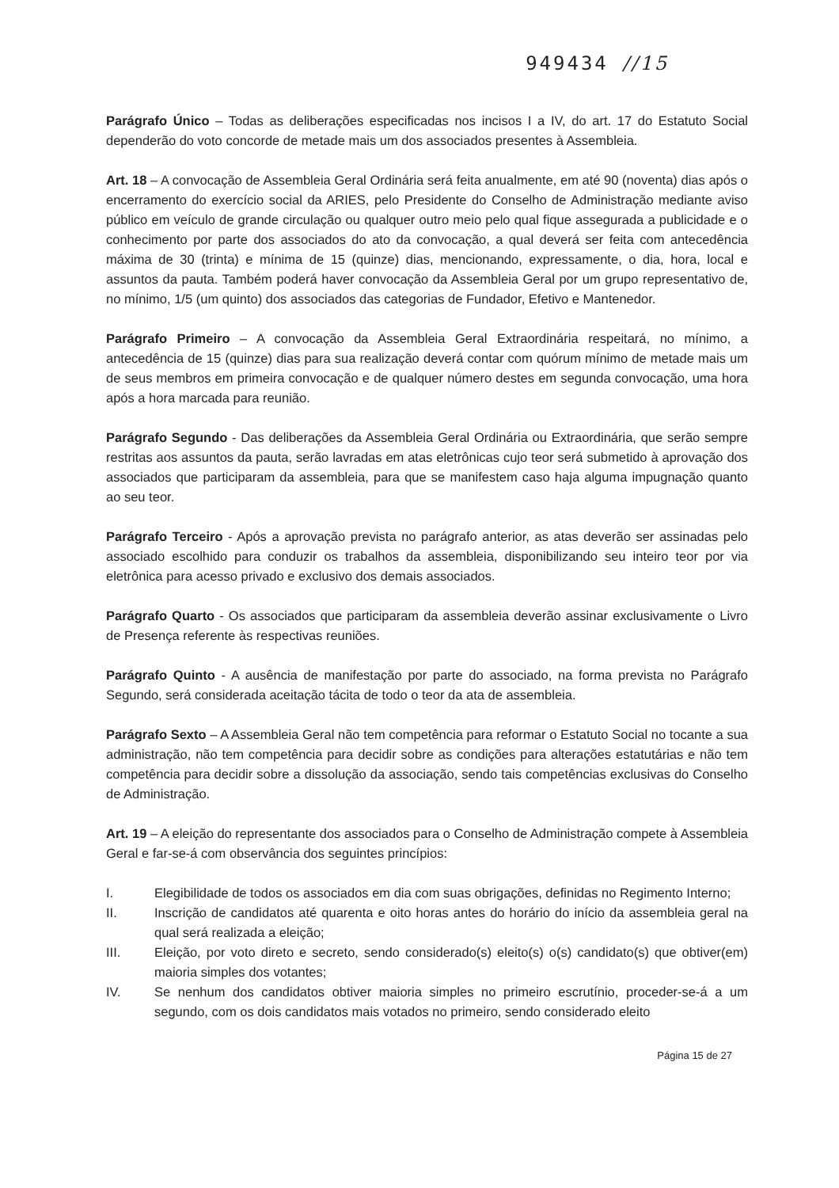949434 //15
Parágrafo Único – Todas as deliberações especificadas nos incisos I a IV, do art. 17 do Estatuto Social dependerão do voto concorde de metade mais um dos associados presentes à Assembleia.
Art. 18 – A convocação de Assembleia Geral Ordinária será feita anualmente, em até 90 (noventa) dias após o encerramento do exercício social da ARIES, pelo Presidente do Conselho de Administração mediante aviso público em veículo de grande circulação ou qualquer outro meio pelo qual fique assegurada a publicidade e o conhecimento por parte dos associados do ato da convocação, a qual deverá ser feita com antecedência máxima de 30 (trinta) e mínima de 15 (quinze) dias, mencionando, expressamente, o dia, hora, local e assuntos da pauta. Também poderá haver convocação da Assembleia Geral por um grupo representativo de, no mínimo, 1/5 (um quinto) dos associados das categorias de Fundador, Efetivo e Mantenedor.
Parágrafo Primeiro – A convocação da Assembleia Geral Extraordinária respeitará, no mínimo, a antecedência de 15 (quinze) dias para sua realização deverá contar com quórum mínimo de metade mais um de seus membros em primeira convocação e de qualquer número destes em segunda convocação, uma hora após a hora marcada para reunião.
Parágrafo Segundo - Das deliberações da Assembleia Geral Ordinária ou Extraordinária, que serão sempre restritas aos assuntos da pauta, serão lavradas em atas eletrônicas cujo teor será submetido à aprovação dos associados que participaram da assembleia, para que se manifestem caso haja alguma impugnação quanto ao seu teor.
Parágrafo Terceiro - Após a aprovação prevista no parágrafo anterior, as atas deverão ser assinadas pelo associado escolhido para conduzir os trabalhos da assembleia, disponibilizando seu inteiro teor por via eletrônica para acesso privado e exclusivo dos demais associados.
Parágrafo Quarto - Os associados que participaram da assembleia deverão assinar exclusivamente o Livro de Presença referente às respectivas reuniões.
Parágrafo Quinto - A ausência de manifestação por parte do associado, na forma prevista no Parágrafo Segundo, será considerada aceitação tácita de todo o teor da ata de assembleia.
Parágrafo Sexto – A Assembleia Geral não tem competência para reformar o Estatuto Social no tocante a sua administração, não tem competência para decidir sobre as condições para alterações estatutárias e não tem competência para decidir sobre a dissolução da associação, sendo tais competências exclusivas do Conselho de Administração.
Art. 19 – A eleição do representante dos associados para o Conselho de Administração compete à Assembleia Geral e far-se-á com observância dos seguintes princípios:
I. Elegibilidade de todos os associados em dia com suas obrigações, definidas no Regimento Interno;
II. Inscrição de candidatos até quarenta e oito horas antes do horário do início da assembleia geral na qual será realizada a eleição;
III. Eleição, por voto direto e secreto, sendo considerado(s) eleito(s) o(s) candidato(s) que obtiver(em) maioria simples dos votantes;
IV. Se nenhum dos candidatos obtiver maioria simples no primeiro escrutínio, proceder-se-á a um segundo, com os dois candidatos mais votados no primeiro, sendo considerado eleito
Página 15 de 27